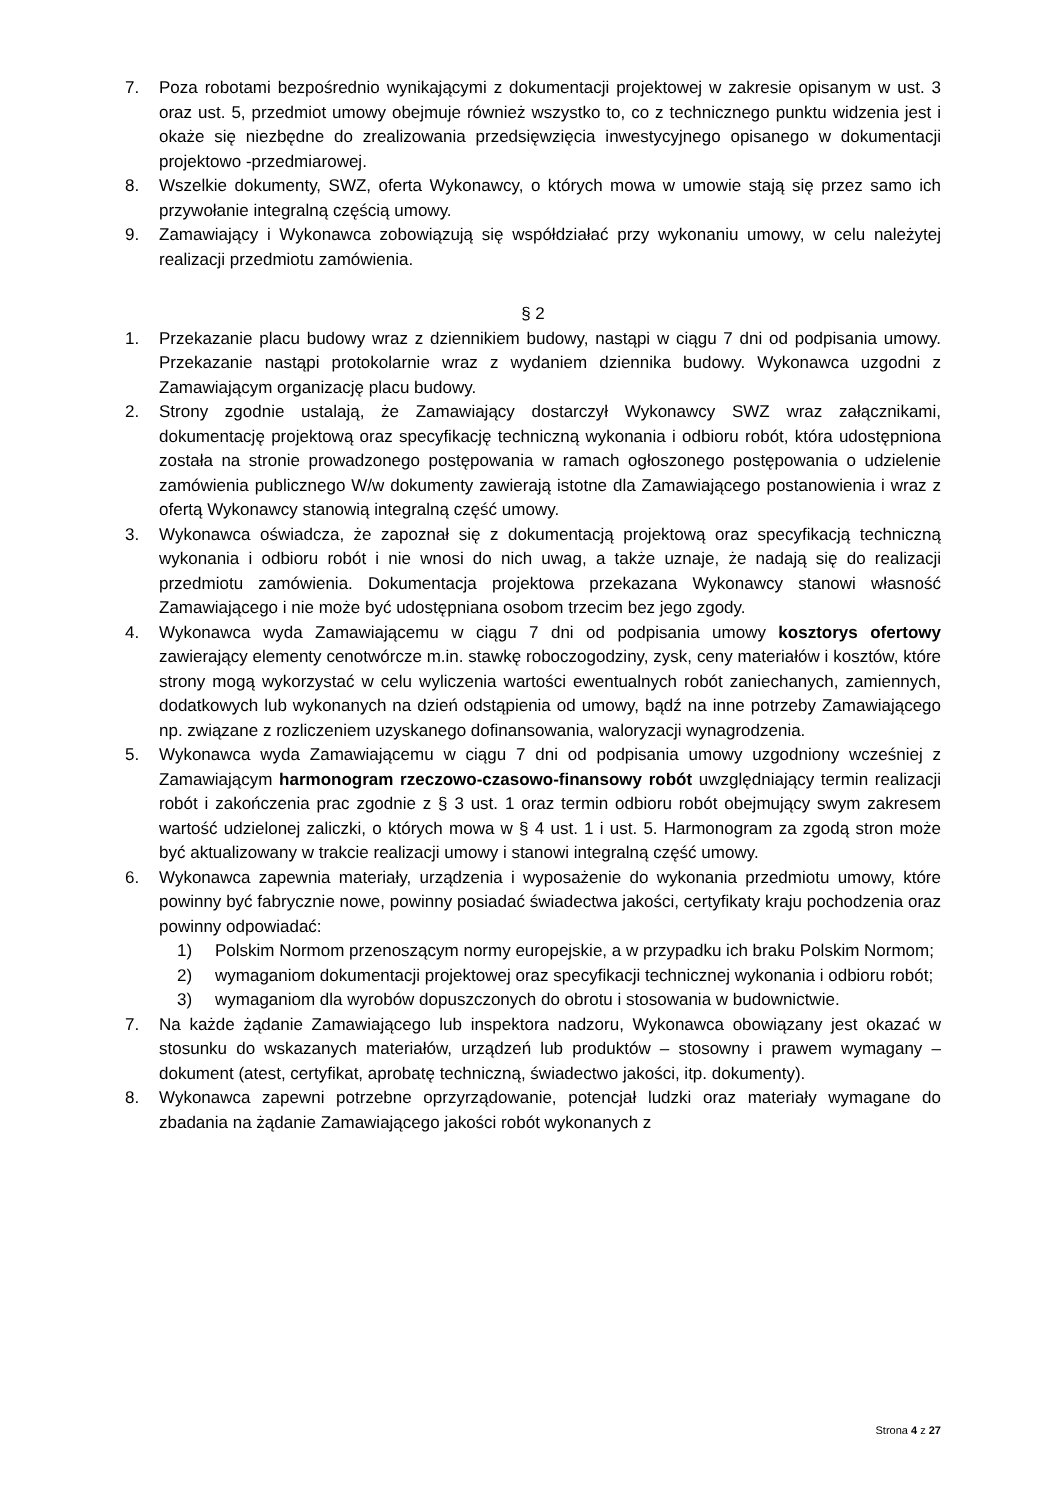7. Poza robotami bezpośrednio wynikającymi z dokumentacji projektowej w zakresie opisanym w ust. 3 oraz ust. 5, przedmiot umowy obejmuje również wszystko to, co z technicznego punktu widzenia jest i okaże się niezbędne do zrealizowania przedsięwzięcia inwestycyjnego opisanego w dokumentacji projektowo -przedmiarowej.
8. Wszelkie dokumenty, SWZ, oferta Wykonawcy, o których mowa w umowie stają się przez samo ich przywołanie integralną częścią umowy.
9. Zamawiający i Wykonawca zobowiązują się współdziałać przy wykonaniu umowy, w celu należytej realizacji przedmiotu zamówienia.
§ 2
1. Przekazanie placu budowy wraz z dziennikiem budowy, nastąpi w ciągu 7 dni od podpisania umowy. Przekazanie nastąpi protokolarnie wraz z wydaniem dziennika budowy. Wykonawca uzgodni z Zamawiającym organizację placu budowy.
2. Strony zgodnie ustalają, że Zamawiający dostarczył Wykonawcy SWZ wraz załącznikami, dokumentację projektową oraz specyfikację techniczną wykonania i odbioru robót, która udostępniona została na stronie prowadzonego postępowania w ramach ogłoszonego postępowania o udzielenie zamówienia publicznego W/w dokumenty zawierają istotne dla Zamawiającego postanowienia i wraz z ofertą Wykonawcy stanowią integralną część umowy.
3. Wykonawca oświadcza, że zapoznał się z dokumentacją projektową oraz specyfikacją techniczną wykonania i odbioru robót i nie wnosi do nich uwag, a także uznaje, że nadają się do realizacji przedmiotu zamówienia. Dokumentacja projektowa przekazana Wykonawcy stanowi własność Zamawiającego i nie może być udostępniana osobom trzecim bez jego zgody.
4. Wykonawca wyda Zamawiającemu w ciągu 7 dni od podpisania umowy kosztorys ofertowy zawierający elementy cenotwórcze m.in. stawkę roboczogodziny, zysk, ceny materiałów i kosztów, które strony mogą wykorzystać w celu wyliczenia wartości ewentualnych robót zaniechanych, zamiennych, dodatkowych lub wykonanych na dzień odstąpienia od umowy, bądź na inne potrzeby Zamawiającego np. związane z rozliczeniem uzyskanego dofinansowania, waloryzacji wynagrodzenia.
5. Wykonawca wyda Zamawiającemu w ciągu 7 dni od podpisania umowy uzgodniony wcześniej z Zamawiającym harmonogram rzeczowo-czasowo-finansowy robót uwzględniający termin realizacji robót i zakończenia prac zgodnie z § 3 ust. 1 oraz termin odbioru robót obejmujący swym zakresem wartość udzielonej zaliczki, o których mowa w § 4 ust. 1 i ust. 5. Harmonogram za zgodą stron może być aktualizowany w trakcie realizacji umowy i stanowi integralną część umowy.
6. Wykonawca zapewnia materiały, urządzenia i wyposażenie do wykonania przedmiotu umowy, które powinny być fabrycznie nowe, powinny posiadać świadectwa jakości, certyfikaty kraju pochodzenia oraz powinny odpowiadać:
1) Polskim Normom przenoszącym normy europejskie, a w przypadku ich braku Polskim Normom;
2) wymaganiom dokumentacji projektowej oraz specyfikacji technicznej wykonania i odbioru robót;
3) wymaganiom dla wyrobów dopuszczonych do obrotu i stosowania w budownictwie.
7. Na każde żądanie Zamawiającego lub inspektora nadzoru, Wykonawca obowiązany jest okazać w stosunku do wskazanych materiałów, urządzeń lub produktów – stosowny i prawem wymagany – dokument (atest, certyfikat, aprobatę techniczną, świadectwo jakości, itp. dokumenty).
8. Wykonawca zapewni potrzebne oprzyrządowanie, potencjał ludzki oraz materiały wymagane do zbadania na żądanie Zamawiającego jakości robót wykonanych z
Strona 4 z 27